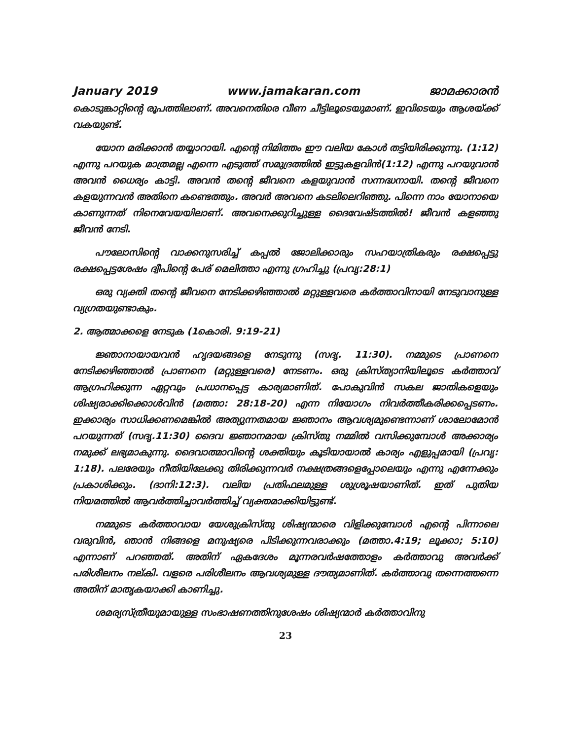January 2019 www.jamakaran.com ജാമക്കാരൻ
കൊടുങ്കാറ്റിന്റെ രൂപത്തിലാണ്. അവനെതിരെ വീണ ചീട്ടിലൂടെയുമാണ്. ഇവിടെയും ആശയ്ക്ക് വകയുണ്ട്.
യോന മരിക്കാൻ തയ്യാറായി. എന്റെ നിമിത്തം ഈ വലിയ കോൾ തട്ടിയിരിക്കുന്നു. (1:12) എന്നു പറയുക മാത്രമല്ല എന്നെ എടുത്ത് സമുദ്രത്തിൽ ഇട്ടുകളവിൻ(1:12) എന്നു പറയുവാൻ അവൻ ധൈര്യം കാട്ടി. അവൻ തന്റെ ജീവനെ കളയുവാൻ സന്നദ്ധനായി. തന്റെ ജീവനെ കളയുന്നവൻ അതിനെ കണ്ടെത്തും. അവർ അവനെ കടലിലെറിഞ്ഞു. പിന്നെ നാം യോനായെ കാണുന്നത് നിനെവേയയിലാണ്. അവനെക്കുറിച്ചുള്ള ദൈവേഷ്ടത്തിൽ! ജീവൻ കളഞ്ഞു ജീവൻ നേടി.
പൗലോസിന്റെ വാക്കനുസരിച്ച് കപ്പൽ ജോലിക്കാരും സഹയാത്രികരും രക്ഷപ്പെട്ടു രക്ഷപ്പെട്ടശേഷം ദ്വീപിന്റെ പേര് മെലിത്താ എന്നു ഗ്രഹിച്ചു (പ്രവൃ:28:1)
ഒരു വ്യക്തി തന്റെ ജീവനെ നേടിക്കഴിഞ്ഞാൽ മറ്റുള്ളവരെ കർത്താവിനായി നേടുവാനുള്ള വ്യഗ്രതയുണ്ടാകും.
2. ആത്മാക്കളെ നേടുക (1കൊരി. 9:19-21)
ജ്ഞാനായായവൻ ഹൃദയങ്ങളെ നേടുന്നു (സദൃ. 11:30). നമ്മുടെ പ്രാണനെ നേടിക്കഴിഞ്ഞാൽ പ്രാണനെ (മറ്റുള്ളവരെ) നേടണം. ഒരു ക്രിസ്ത്യാനിയിലൂടെ കർത്താവ് ആഗ്രഹിക്കുന്ന ഏറ്റവും പ്രധാനപ്പെട്ട കാര്യമാണിത്. പോകുവിൻ സകല ജാതികളെയും ശിഷ്യരാക്കിക്കൊൾവിൻ (മത്താ: 28:18-20) എന്ന നിയോഗം നിവർത്തീകരിക്കപ്പെടണം. ഇക്കാര്യം സാധിക്കണമെങ്കിൽ അത്യുന്നതമായ ജ്ഞാനം ആവശ്യമുണ്ടെന്നാണ് ശാലോമോൻ പറയുന്നത് (സദൃ.11:30) ദൈവ ജ്ഞാനമായ ക്രിസ്തു നമ്മിൽ വസിക്കുമ്പോൾ അക്കാര്യം നമുക്ക് ലഭ്യമാകുന്നു. ദൈവാത്മാവിന്റെ ശക്തിയും കൂടിയായാൽ കാര്യം എളുപ്പമായി (പ്രവൃ: 1:18). പലരേയും നീതിയിലേക്കു തിരിക്കുന്നവർ നക്ഷത്രങ്ങളെപ്പോലെയും എന്നു എന്നേക്കും പ്രകാശിക്കും. (ദാനി:12:3). വലിയ പ്രതിഫലമുള്ള ശുശ്രൂഷയാണിത്. ഇത് പുതിയ നിയമത്തിൽ ആവർത്തിച്ചാവർത്തിച്ച് വ്യക്തമാക്കിയിട്ടുണ്ട്.
നമ്മുടെ കർത്താവായ യേശുക്രിസ്തു ശിഷ്യന്മാരെ വിളിക്കുമ്പോൾ എന്റെ പിന്നാലെ വരുവിൻ, ഞാൻ നിങ്ങളെ മനുഷ്യരെ പിടിക്കുന്നവരാക്കും (മത്താ.4:19; ലൂക്കാ; 5:10) എന്നാണ് പറഞ്ഞത്. അതിന് ഏകദേശം മൂന്നരവർഷത്തോളം കർത്താവു അവർക്ക് പരിശീലനം നല്കി. വളരെ പരിശീലനം ആവശ്യമുള്ള ദൗത്യമാണിത്. കർത്താവു തന്നെത്തന്നെ അതിന് മാതൃകയാക്കി കാണിച്ചു.
ശമര്യസ്ത്രീയുമായുള്ള സംഭാഷണത്തിനുശേഷം ശിഷ്യന്മാർ കർത്താവിനു
23